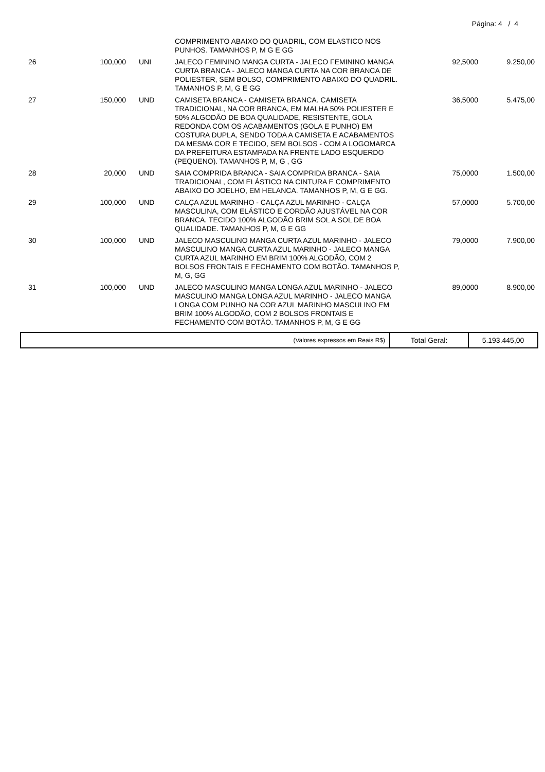Página: 4 / 4
| | | | COMPRIMENTO ABAIXO DO QUADRIL, COM ELASTICO NOS PUNHOS. TAMANHOS P, M G E GG | | |
| 26 | 100,000 | UNI | JALECO FEMININO MANGA CURTA - JALECO FEMININO MANGA CURTA BRANCA - JALECO MANGA CURTA NA COR BRANCA DE POLIESTER, SEM BOLSO, COMPRIMENTO ABAIXO DO QUADRIL. TAMANHOS P, M, G E GG | 92,5000 | 9.250,00 |
| 27 | 150,000 | UND | CAMISETA BRANCA - CAMISETA BRANCA. CAMISETA TRADICIONAL, NA COR BRANCA, EM MALHA 50% POLIESTER E 50% ALGODÃO DE BOA QUALIDADE, RESISTENTE, GOLA REDONDA COM OS ACABAMENTOS (GOLA E PUNHO) EM COSTURA DUPLA, SENDO TODA A CAMISETA E ACABAMENTOS DA MESMA COR E TECIDO, SEM BOLSOS - COM A LOGOMARCA DA PREFEITURA ESTAMPADA NA FRENTE LADO ESQUERDO (PEQUENO). TAMANHOS P, M, G , GG | 36,5000 | 5.475,00 |
| 28 | 20,000 | UND | SAIA COMPRIDA BRANCA - SAIA COMPRIDA BRANCA - SAIA TRADICIONAL, COM ELÁSTICO NA CINTURA E COMPRIMENTO ABAIXO DO JOELHO, EM HELANCA. TAMANHOS P, M, G E GG. | 75,0000 | 1.500,00 |
| 29 | 100,000 | UND | CALÇA AZUL MARINHO - CALÇA AZUL MARINHO - CALÇA MASCULINA, COM ELÁSTICO E CORDÃO AJUSTÁVEL NA COR BRANCA. TECIDO 100% ALGODÃO BRIM SOL A SOL DE BOA QUALIDADE. TAMANHOS P, M, G E GG | 57,0000 | 5.700,00 |
| 30 | 100,000 | UND | JALECO MASCULINO MANGA CURTA AZUL MARINHO - JALECO MASCULINO MANGA CURTA AZUL MARINHO - JALECO MANGA CURTA AZUL MARINHO EM BRIM 100% ALGODÃO, COM 2 BOLSOS FRONTAIS E FECHAMENTO COM BOTÃO. TAMANHOS P, M, G, GG | 79,0000 | 7.900,00 |
| 31 | 100,000 | UND | JALECO MASCULINO MANGA LONGA AZUL MARINHO - JALECO MASCULINO MANGA LONGA AZUL MARINHO - JALECO MANGA LONGA COM PUNHO NA COR AZUL MARINHO MASCULINO EM BRIM 100% ALGODÃO, COM 2 BOLSOS FRONTAIS E FECHAMENTO COM BOTÃO. TAMANHOS P, M, G E GG | 89,0000 | 8.900,00 |
| (Valores expressos em Reais R$) | Total Geral: | 5.193.445,00 |